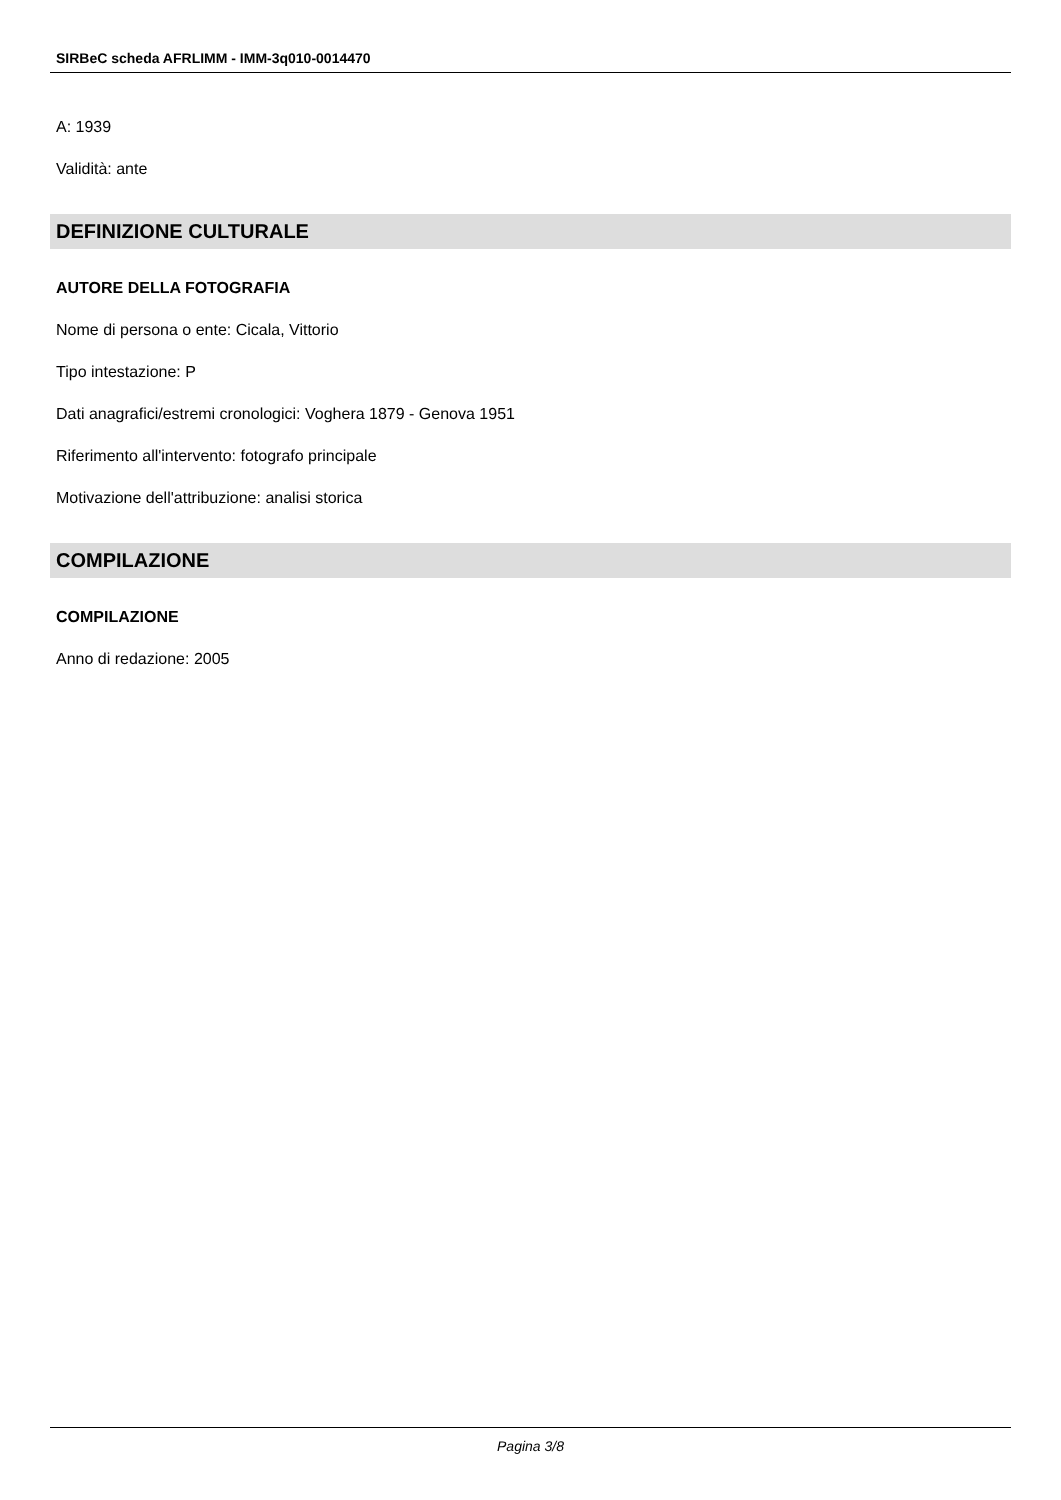SIRBeC scheda AFRLIMM - IMM-3q010-0014470
A: 1939
Validità: ante
DEFINIZIONE CULTURALE
AUTORE DELLA FOTOGRAFIA
Nome di persona o ente: Cicala, Vittorio
Tipo intestazione: P
Dati anagrafici/estremi cronologici: Voghera 1879 - Genova 1951
Riferimento all'intervento: fotografo principale
Motivazione dell'attribuzione: analisi storica
COMPILAZIONE
COMPILAZIONE
Anno di redazione: 2005
Pagina 3/8